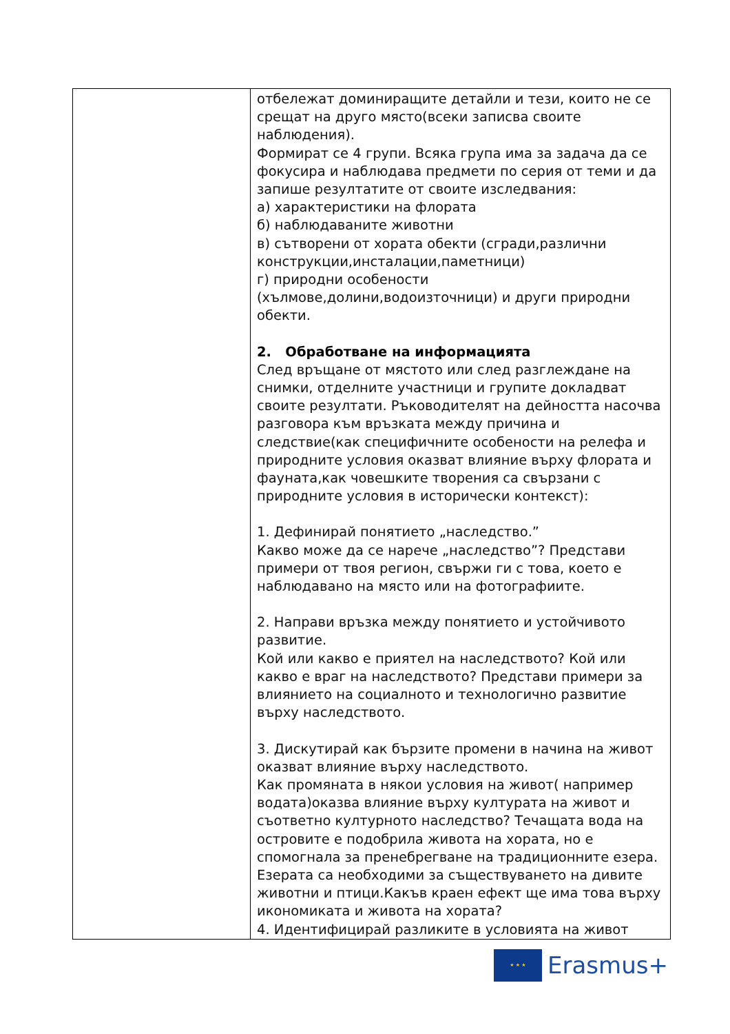| | отбележат доминиращите детайли и тези, които не се срещат на друго място(всеки записва своите наблюдения). Формират се 4 групи. Всяка група има за задача да се фокусира и наблюдава предмети по серия от теми и да запише резултатите от своите изследвания: а) характеристики на флората б) наблюдаваните животни в) сътворени от хората обекти (сгради,различни конструкции,инсталации,паметници) г) природни особености (хълмове,долини,водоизточници) и други природни обекти. 2. Обработване на информацията След връщане от мястото или след разглеждане на снимки, отделните участници и групите докладват своите резултати. Ръководителят на дейността насочва разговора към връзката между причина и следствие(как специфичните особености на релефа и природните условия оказват влияние върху флората и фауната,как човешките творения са свързани с природните условия в исторически контекст): 1. Дефинирай понятието „наследство.” Какво може да се нарече „наследство”? Представи примери от твоя регион, свържи ги с това, което е наблюдавано на място или на фотографиите. 2. Направи връзка между понятието и устойчивото развитие. Кой или какво е приятел на наследството? Кой или какво е враг на наследството? Представи примери за влиянието на социалното и технологично развитие върху наследството. 3. Дискутирай как бързите промени в начина на живот оказват влияние върху наследството. Как промяната в някои условия на живот( например водата)оказва влияние върху културата на живот и съответно културното наследство? Течащата вода на островите е подобрила живота на хората, но е спомогнала за пренебрегване на традиционните езера. Езерата са необходими за съществуването на дивите животни и птици.Какъв краен ефект ще има това върху икономиката и живота на хората? 4. Идентифицирай разликите в условията на живот |
★ ★ ★
Erasmus+